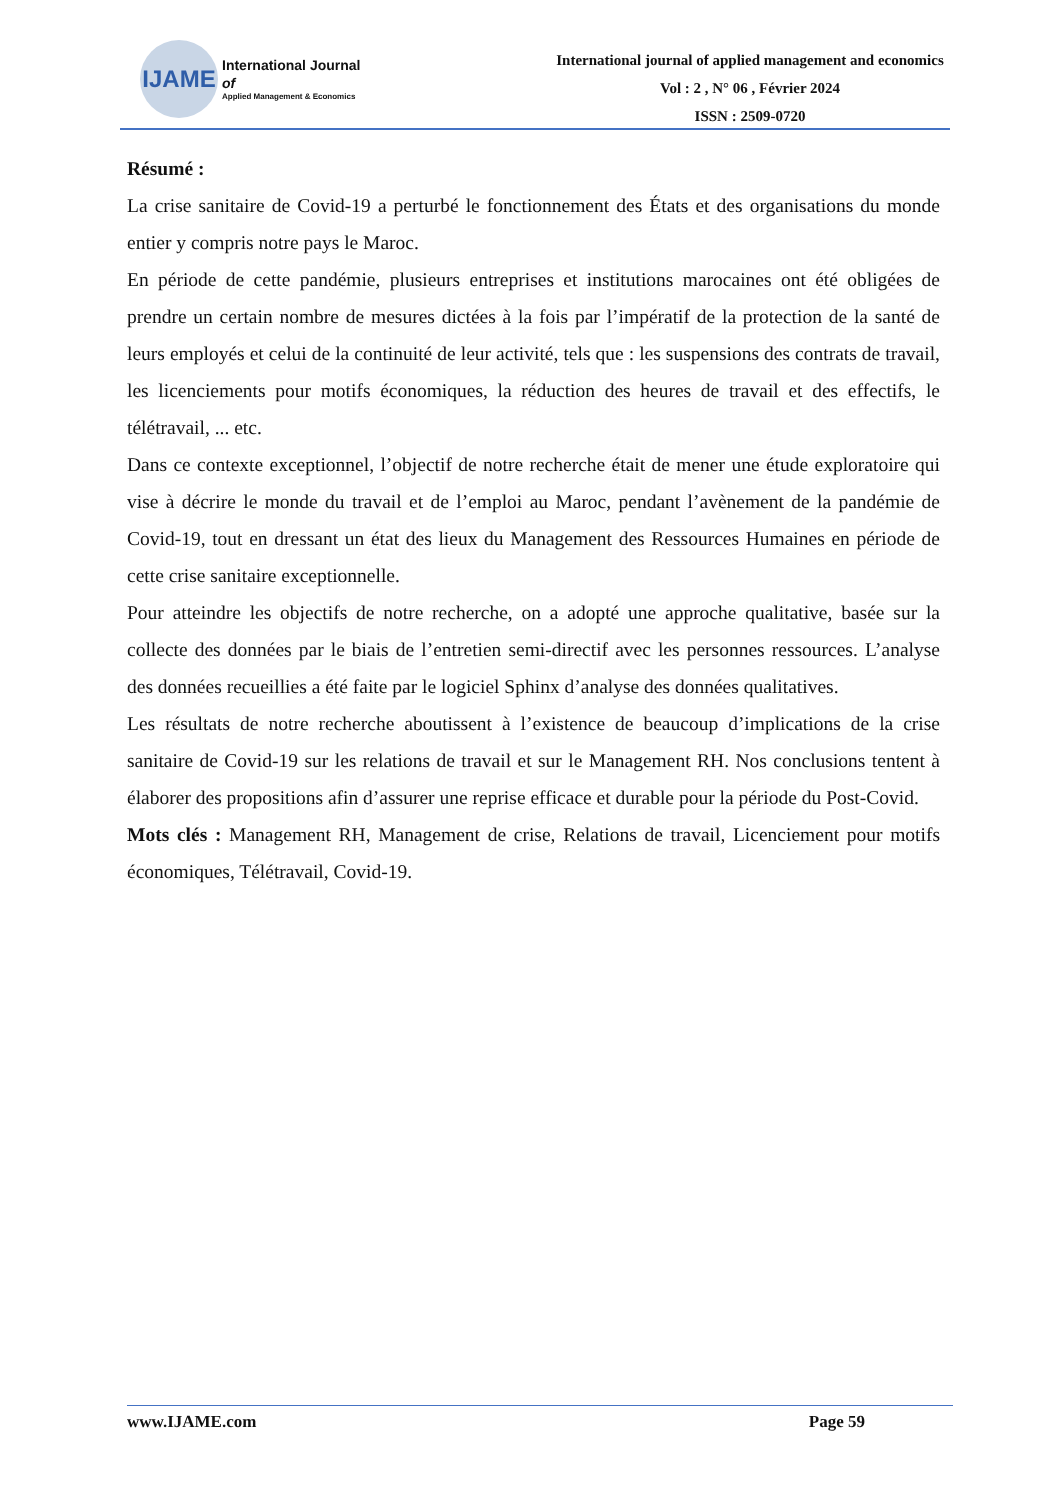IJAME
International Journal
of
Applied Management & Economics
International journal of applied management and economics
Vol : 2 , N° 06 , Février 2024
ISSN : 2509-0720
Résumé :
La crise sanitaire de Covid-19 a perturbé le fonctionnement des États et des organisations du monde entier y compris notre pays le Maroc.
En période de cette pandémie, plusieurs entreprises et institutions marocaines ont été obligées de prendre un certain nombre de mesures dictées à la fois par l’impératif de la protection de la santé de leurs employés et celui de la continuité de leur activité, tels que : les suspensions des contrats de travail, les licenciements pour motifs économiques, la réduction des heures de travail et des effectifs, le télétravail, ... etc.
Dans ce contexte exceptionnel, l’objectif de notre recherche était de mener une étude exploratoire qui vise à décrire le monde du travail et de l’emploi au Maroc, pendant l’avènement de la pandémie de Covid-19, tout en dressant un état des lieux du Management des Ressources Humaines en période de cette crise sanitaire exceptionnelle.
Pour atteindre les objectifs de notre recherche, on a adopté une approche qualitative, basée sur la collecte des données par le biais de l’entretien semi-directif avec les personnes ressources. L’analyse des données recueillies a été faite par le logiciel Sphinx d’analyse des données qualitatives.
Les résultats de notre recherche aboutissent à l’existence de beaucoup d’implications de la crise sanitaire de Covid-19 sur les relations de travail et sur le Management RH. Nos conclusions tentent à élaborer des propositions afin d’assurer une reprise efficace et durable pour la période du Post-Covid.
Mots clés : Management RH, Management de crise, Relations de travail, Licenciement pour motifs économiques, Télétravail, Covid-19.
www.IJAME.com Page 59